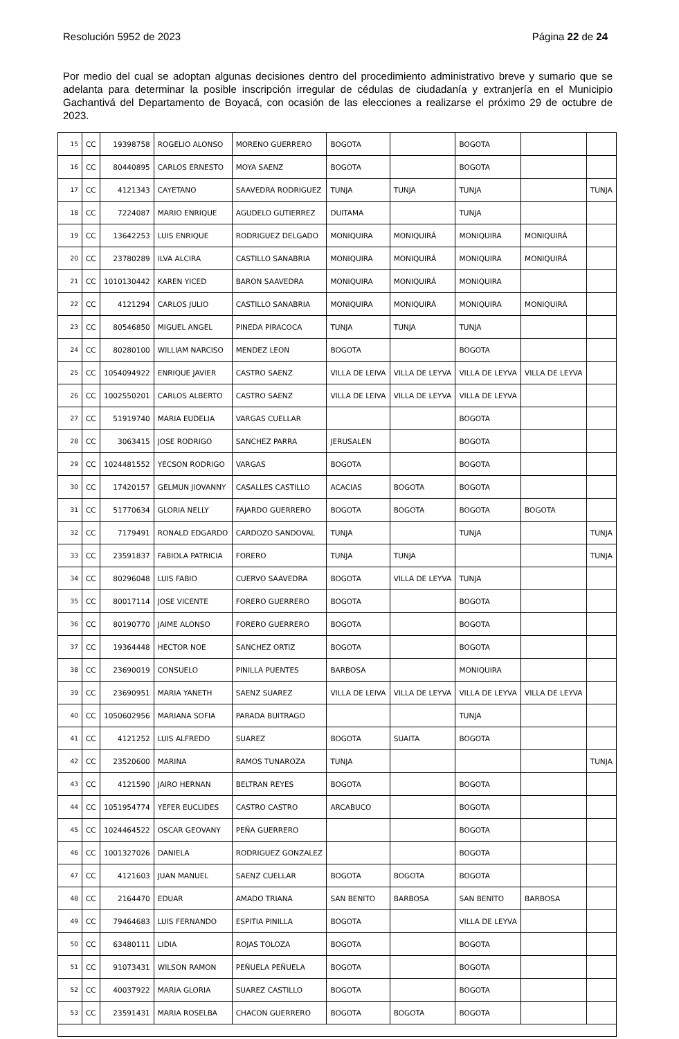Resolución 5952 de 2023 Página 22 de 24
Por medio del cual se adoptan algunas decisiones dentro del procedimiento administrativo breve y sumario que se adelanta para determinar la posible inscripción irregular de cédulas de ciudadanía y extranjería en el Municipio Gachantivá del Departamento de Boyacá, con ocasión de las elecciones a realizarse el próximo 29 de octubre de 2023.
| 15 | CC | 19398758 | ROGELIO ALONSO | MORENO GUERRERO | BOGOTA | | BOGOTA | | |
| 16 | CC | 80440895 | CARLOS ERNESTO | MOYA SAENZ | BOGOTA | | BOGOTA | | |
| 17 | CC | 4121343 | CAYETANO | SAAVEDRA RODRIGUEZ | TUNJA | TUNJA | TUNJA | | TUNJA |
| 18 | CC | 7224087 | MARIO ENRIQUE | AGUDELO GUTIERREZ | DUITAMA | | TUNJA | | |
| 19 | CC | 13642253 | LUIS ENRIQUE | RODRIGUEZ DELGADO | MONIQUIRA | MONIQUIRÁ | MONIQUIRA | MONIQUIRÁ | |
| 20 | CC | 23780289 | ILVA ALCIRA | CASTILLO SANABRIA | MONIQUIRA | MONIQUIRÁ | MONIQUIRA | MONIQUIRÁ | |
| 21 | CC | 1010130442 | KAREN YICED | BARON SAAVEDRA | MONIQUIRA | MONIQUIRÁ | MONIQUIRA | | |
| 22 | CC | 4121294 | CARLOS JULIO | CASTILLO SANABRIA | MONIQUIRA | MONIQUIRÁ | MONIQUIRA | MONIQUIRÁ | |
| 23 | CC | 80546850 | MIGUEL ANGEL | PINEDA PIRACOCA | TUNJA | TUNJA | TUNJA | | |
| 24 | CC | 80280100 | WILLIAM NARCISO | MENDEZ LEON | BOGOTA | | BOGOTA | | |
| 25 | CC | 1054094922 | ENRIQUE JAVIER | CASTRO SAENZ | VILLA DE LEIVA | VILLA DE LEYVA | VILLA DE LEYVA | VILLA DE LEYVA | |
| 26 | CC | 1002550201 | CARLOS ALBERTO | CASTRO SAENZ | VILLA DE LEIVA | VILLA DE LEYVA | VILLA DE LEYVA | | |
| 27 | CC | 51919740 | MARIA EUDELIA | VARGAS CUELLAR | | | BOGOTA | | |
| 28 | CC | 3063415 | JOSE RODRIGO | SANCHEZ PARRA | JERUSALEN | | BOGOTA | | |
| 29 | CC | 1024481552 | YECSON RODRIGO | VARGAS | BOGOTA | | BOGOTA | | |
| 30 | CC | 17420157 | GELMUN JIOVANNY | CASALLES CASTILLO | ACACIAS | BOGOTA | BOGOTA | | |
| 31 | CC | 51770634 | GLORIA NELLY | FAJARDO GUERRERO | BOGOTA | BOGOTA | BOGOTA | BOGOTA | |
| 32 | CC | 7179491 | RONALD EDGARDO | CARDOZO SANDOVAL | TUNJA | | TUNJA | | TUNJA |
| 33 | CC | 23591837 | FABIOLA PATRICIA | FORERO | TUNJA | TUNJA | | | TUNJA |
| 34 | CC | 80296048 | LUIS FABIO | CUERVO SAAVEDRA | BOGOTA | VILLA DE LEYVA | TUNJA | | |
| 35 | CC | 80017114 | JOSE VICENTE | FORERO GUERRERO | BOGOTA | | BOGOTA | | |
| 36 | CC | 80190770 | JAIME ALONSO | FORERO GUERRERO | BOGOTA | | BOGOTA | | |
| 37 | CC | 19364448 | HECTOR NOE | SANCHEZ ORTIZ | BOGOTA | | BOGOTA | | |
| 38 | CC | 23690019 | CONSUELO | PINILLA PUENTES | BARBOSA | | MONIQUIRA | | |
| 39 | CC | 23690951 | MARIA YANETH | SAENZ SUAREZ | VILLA DE LEIVA | VILLA DE LEYVA | VILLA DE LEYVA | VILLA DE LEYVA | |
| 40 | CC | 1050602956 | MARIANA SOFIA | PARADA BUITRAGO | | | TUNJA | | |
| 41 | CC | 4121252 | LUIS ALFREDO | SUAREZ | BOGOTA | SUAITA | BOGOTA | | |
| 42 | CC | 23520600 | MARINA | RAMOS TUNAROZA | TUNJA | | | | TUNJA |
| 43 | CC | 4121590 | JAIRO HERNAN | BELTRAN REYES | BOGOTA | | BOGOTA | | |
| 44 | CC | 1051954774 | YEFER EUCLIDES | CASTRO CASTRO | ARCABUCO | | BOGOTA | | |
| 45 | CC | 1024464522 | OSCAR GEOVANY | PEÑA GUERRERO | | | BOGOTA | | |
| 46 | CC | 1001327026 | DANIELA | RODRIGUEZ GONZALEZ | | | BOGOTA | | |
| 47 | CC | 4121603 | JUAN MANUEL | SAENZ CUELLAR | BOGOTA | BOGOTA | BOGOTA | | |
| 48 | CC | 2164470 | EDUAR | AMADO TRIANA | SAN BENITO | BARBOSA | SAN BENITO | BARBOSA | |
| 49 | CC | 79464683 | LUIS FERNANDO | ESPITIA PINILLA | BOGOTA | | VILLA DE LEYVA | | |
| 50 | CC | 63480111 | LIDIA | ROJAS TOLOZA | BOGOTA | | BOGOTA | | |
| 51 | CC | 91073431 | WILSON RAMON | PEÑUELA PEÑUELA | BOGOTA | | BOGOTA | | |
| 52 | CC | 40037922 | MARIA GLORIA | SUAREZ CASTILLO | BOGOTA | | BOGOTA | | |
| 53 | CC | 23591431 | MARIA ROSELBA | CHACON GUERRERO | BOGOTA | BOGOTA | BOGOTA | | |